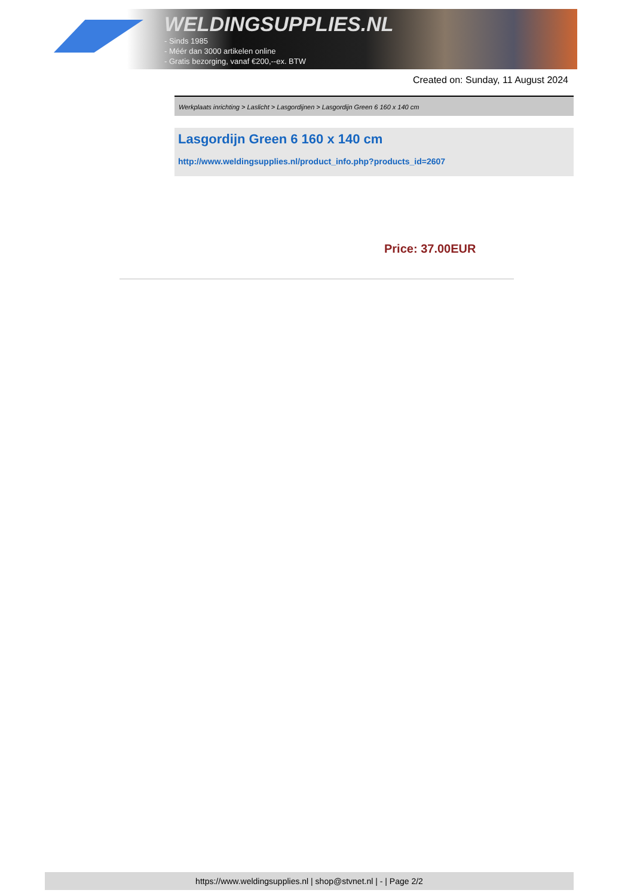WELDINGSUPPLIES.NL
- Sinds 1985
- Méér dan 3000 artikelen online
- Gratis bezorging, vanaf €200,--ex. BTW
Created on: Sunday, 11 August 2024
Werkplaats inrichting > Laslicht > Lasgordijnen > Lasgordijn Green 6 160 x 140 cm
Lasgordijn Green 6 160 x 140 cm
http://www.weldingsupplies.nl/product_info.php?products_id=2607
Price: 37.00EUR
https://www.weldingsupplies.nl | shop@stvnet.nl | - | Page 2/2